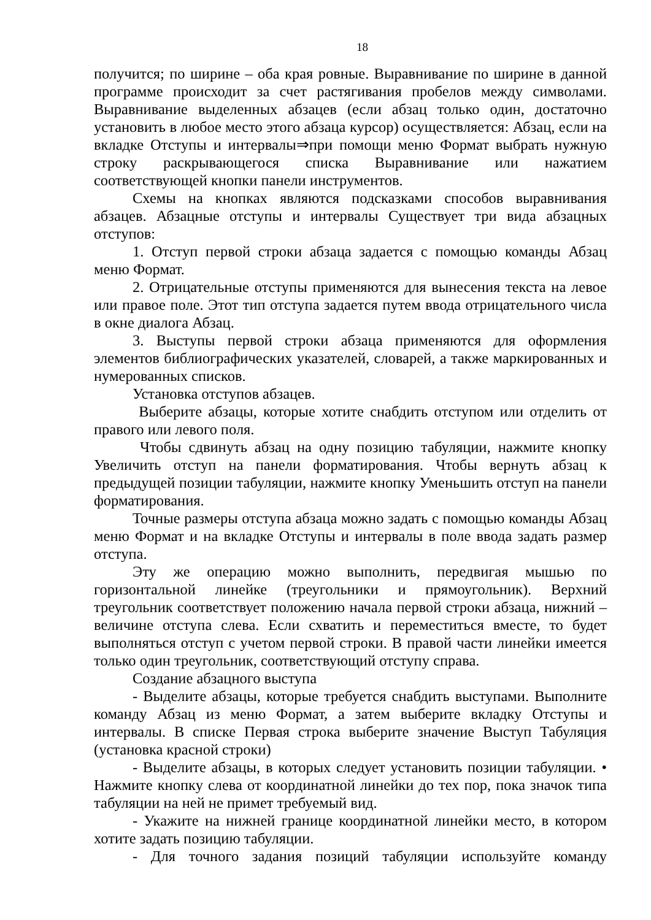18
получится; по ширине – оба края ровные. Выравнивание по ширине в данной программе происходит за счет растягивания пробелов между символами. Выравнивание выделенных абзацев (если абзац только один, достаточно установить в любое место этого абзаца курсор) осуществляется: Абзац, если на вкладке Отступы и интервалы⇒при помощи меню Формат выбрать нужную строку раскрывающегося списка Выравнивание или нажатием соответствующей кнопки панели инструментов.
Схемы на кнопках являются подсказками способов выравнивания абзацев. Абзацные отступы и интервалы Существует три вида абзацных отступов:
1. Отступ первой строки абзаца задается с помощью команды Абзац меню Формат.
2. Отрицательные отступы применяются для вынесения текста на левое или правое поле. Этот тип отступа задается путем ввода отрицательного числа в окне диалога Абзац.
3. Выступы первой строки абзаца применяются для оформления элементов библиографических указателей, словарей, а также маркированных и нумерованных списков.
Установка отступов абзацев.
Выберите абзацы, которые хотите снабдить отступом или отделить от правого или левого поля.
Чтобы сдвинуть абзац на одну позицию табуляции, нажмите кнопку Увеличить отступ на панели форматирования. Чтобы вернуть абзац к предыдущей позиции табуляции, нажмите кнопку Уменьшить отступ на панели форматирования.
Точные размеры отступа абзаца можно задать с помощью команды Абзац меню Формат и на вкладке Отступы и интервалы в поле ввода задать размер отступа.
Эту же операцию можно выполнить, передвигая мышью по горизонтальной линейке (треугольники и прямоугольник). Верхний треугольник соответствует положению начала первой строки абзаца, нижний – величине отступа слева. Если схватить и переместиться вместе, то будет выполняться отступ с учетом первой строки. В правой части линейки имеется только один треугольник, соответствующий отступу справа.
Создание абзацного выступа
- Выделите абзацы, которые требуется снабдить выступами. Выполните команду Абзац из меню Формат, а затем выберите вкладку Отступы и интервалы. В списке Первая строка выберите значение Выступ Табуляция (установка красной строки)
- Выделите абзацы, в которых следует установить позиции табуляции. • Нажмите кнопку слева от координатной линейки до тех пор, пока значок типа табуляции на ней не примет требуемый вид.
- Укажите на нижней границе координатной линейки место, в котором хотите задать позицию табуляции.
- Для точного задания позиций табуляции используйте команду